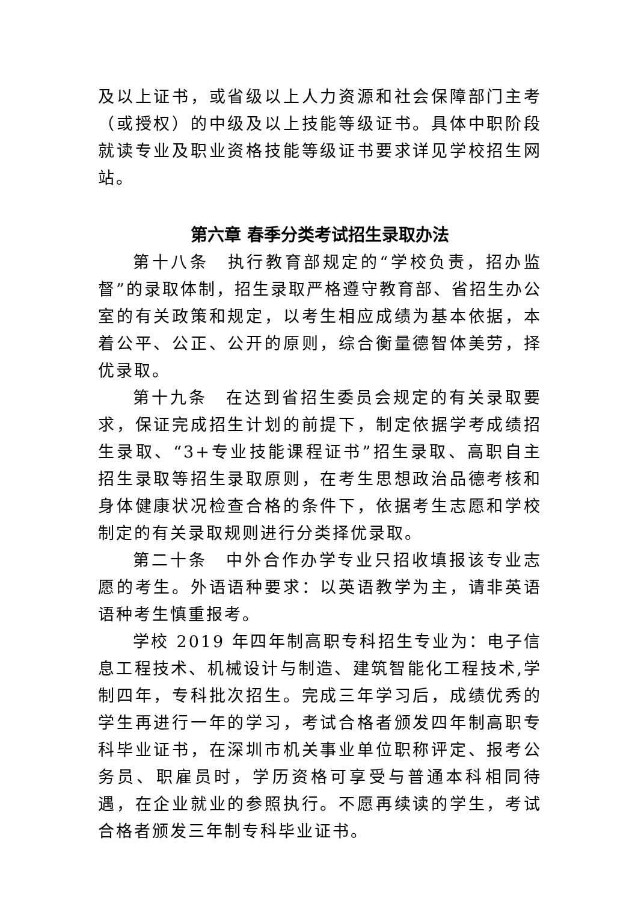及以上证书，或省级以上人力资源和社会保障部门主考（或授权）的中级及以上技能等级证书。具体中职阶段就读专业及职业资格技能等级证书要求详见学校招生网站。
第六章 春季分类考试招生录取办法
第十八条　执行教育部规定的“学校负责，招办监督”的录取体制，招生录取严格遵守教育部、省招生办公室的有关政策和规定，以考生相应成绩为基本依据，本着公平、公正、公开的原则，综合衡量德智体美劳，择优录取。
第十九条　在达到省招生委员会规定的有关录取要求，保证完成招生计划的前提下，制定依据学考成绩招生录取、“3+专业技能课程证书”招生录取、高职自主招生录取等招生录取原则，在考生思想政治品德考核和身体健康状况检查合格的条件下，依据考生志愿和学校制定的有关录取规则进行分类择优录取。
第二十条　中外合作办学专业只招收填报该专业志愿的考生。外语语种要求：以英语教学为主，请非英语语种考生慎重报考。
学校 2019 年四年制高职专科招生专业为：电子信息工程技术、机械设计与制造、建筑智能化工程技术,学制四年，专科批次招生。完成三年学习后，成绩优秀的学生再进行一年的学习，考试合格者颁发四年制高职专科毕业证书，在深圳市机关事业单位职称评定、报考公务员、职雇员时，学历资格可享受与普通本科相同待遇，在企业就业的参照执行。不愿再续读的学生，考试合格者颁发三年制专科毕业证书。